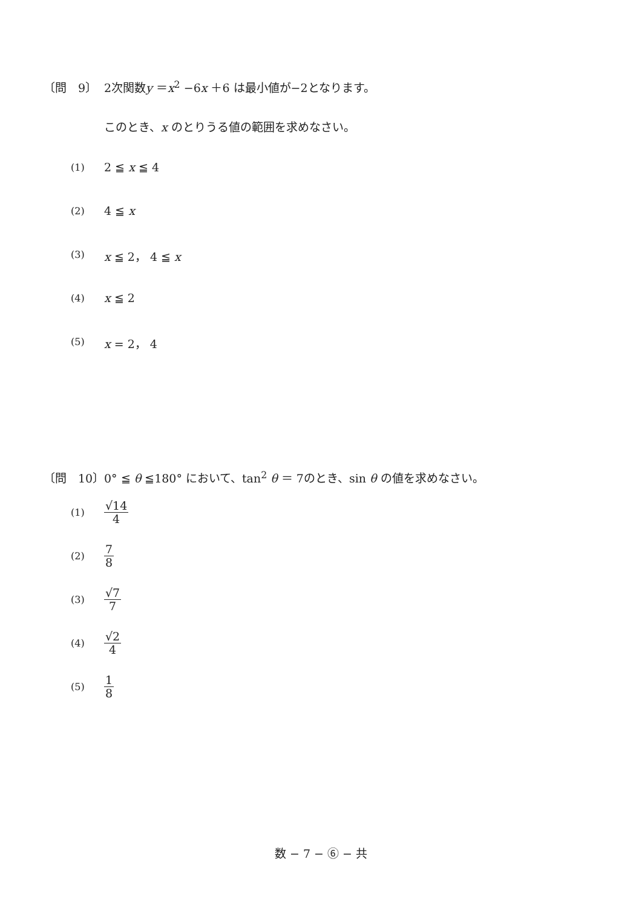〔問　9〕 2次関数y ＝x<sup>2</sup> −6x ＋6 は最小値が−2となります。
このとき、x のとりうる値の範囲を求めなさい。
(1) 2 ≦ x ≦ 4
(2) 4 ≦ x
(3) x ≦ 2， 4 ≦ x
(4) x ≦ 2
(5) x = 2， 4
〔問　10〕 0° ≦ θ ≦180° において、tan<sup>2</sup> θ ＝ 7のとき、sin θ の値を求めなさい。
(1) √14 4
(2) 7 8
(3) √7 7
(4) √2 4
(5) 1 8
数 − 7 − ⑥ − 共